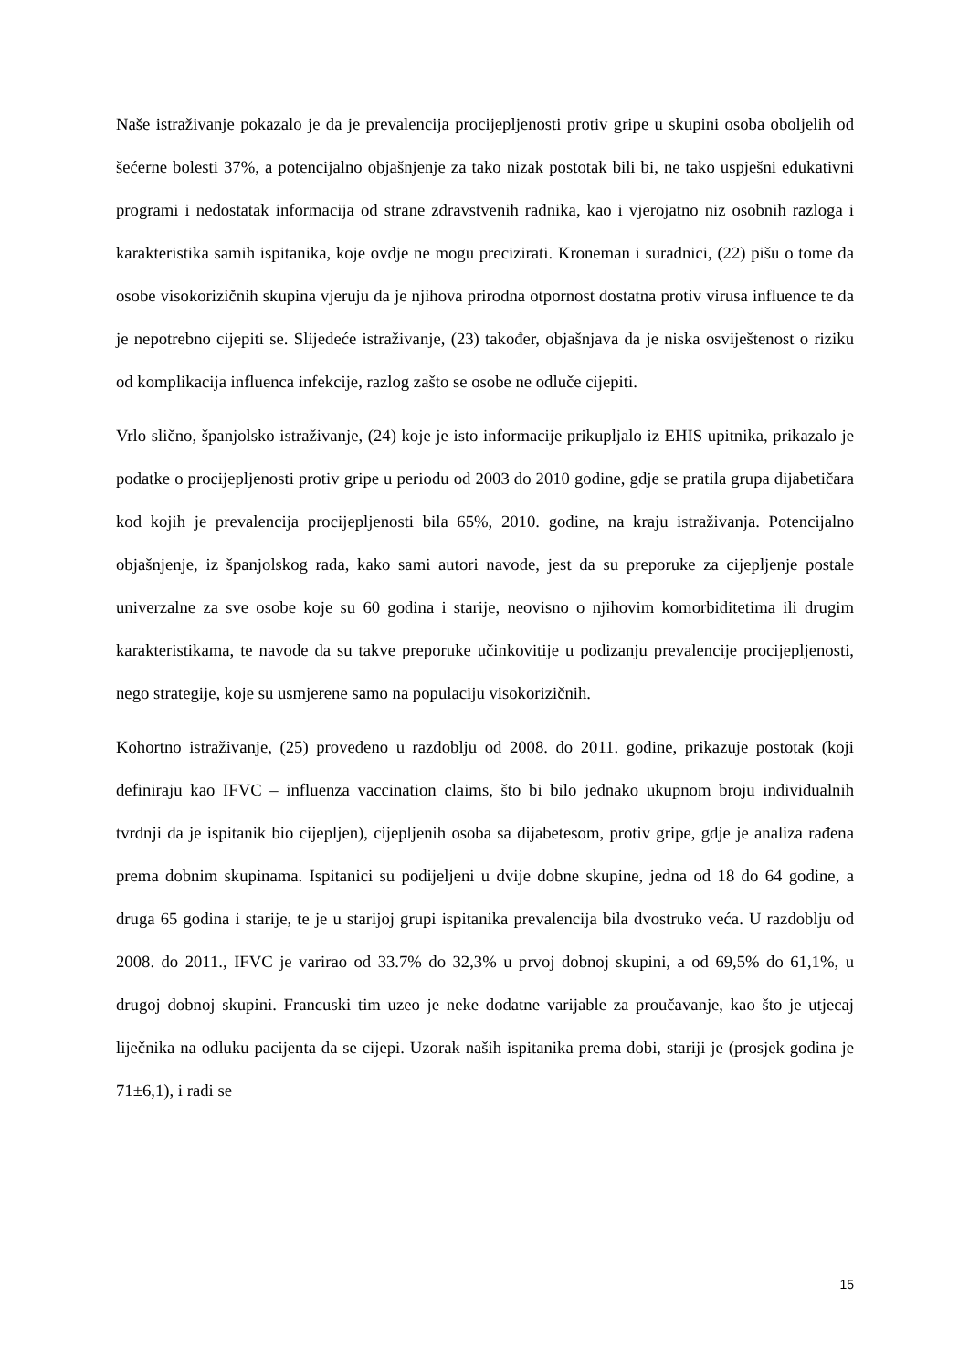Naše istraživanje pokazalo je da je prevalencija procijepljenosti protiv gripe u skupini osoba oboljelih od šećerne bolesti 37%, a potencijalno objašnjenje za tako nizak postotak bili bi, ne tako uspješni edukativni programi i nedostatak informacija od strane zdravstvenih radnika, kao i vjerojatno niz osobnih razloga i karakteristika samih ispitanika, koje ovdje ne mogu precizirati. Kroneman i suradnici, (22) pišu o tome da osobe visokorizičnih skupina vjeruju da je njihova prirodna otpornost dostatna protiv virusa influence te da je nepotrebno cijepiti se. Slijedeće istraživanje, (23) također, objašnjava da je niska osviještenost o riziku od komplikacija influenca infekcije, razlog zašto se osobe ne odluče cijepiti.
Vrlo slično, španjolsko istraživanje, (24) koje je isto informacije prikupljalo iz EHIS upitnika, prikazalo je podatke o procijepljenosti protiv gripe u periodu od 2003 do 2010 godine, gdje se pratila grupa dijabetičara kod kojih je prevalencija procijepljenosti bila 65%, 2010. godine, na kraju istraživanja. Potencijalno objašnjenje, iz španjolskog rada, kako sami autori navode, jest da su preporuke za cijepljenje postale univerzalne za sve osobe koje su 60 godina i starije, neovisno o njihovim komorbiditetima ili drugim karakteristikama, te navode da su takve preporuke učinkovitije u podizanju prevalencije procijepljenosti, nego strategije, koje su usmjerene samo na populaciju visokorizičnih.
Kohortno istraživanje, (25) provedeno u razdoblju od 2008. do 2011. godine, prikazuje postotak (koji definiraju kao IFVC – influenza vaccination claims, što bi bilo jednako ukupnom broju individualnih tvrdnji da je ispitanik bio cijepljen), cijepljenih osoba sa dijabetesom, protiv gripe, gdje je analiza rađena prema dobnim skupinama. Ispitanici su podijeljeni u dvije dobne skupine, jedna od 18 do 64 godine, a druga 65 godina i starije, te je u starijoj grupi ispitanika prevalencija bila dvostruko veća. U razdoblju od 2008. do 2011., IFVC je varirao od 33.7% do 32,3% u prvoj dobnoj skupini, a od 69,5% do 61,1%, u drugoj dobnoj skupini. Francuski tim uzeo je neke dodatne varijable za proučavanje, kao što je utjecaj liječnika na odluku pacijenta da se cijepi. Uzorak naših ispitanika prema dobi, stariji je (prosjek godina je 71±6,1), i radi se
15